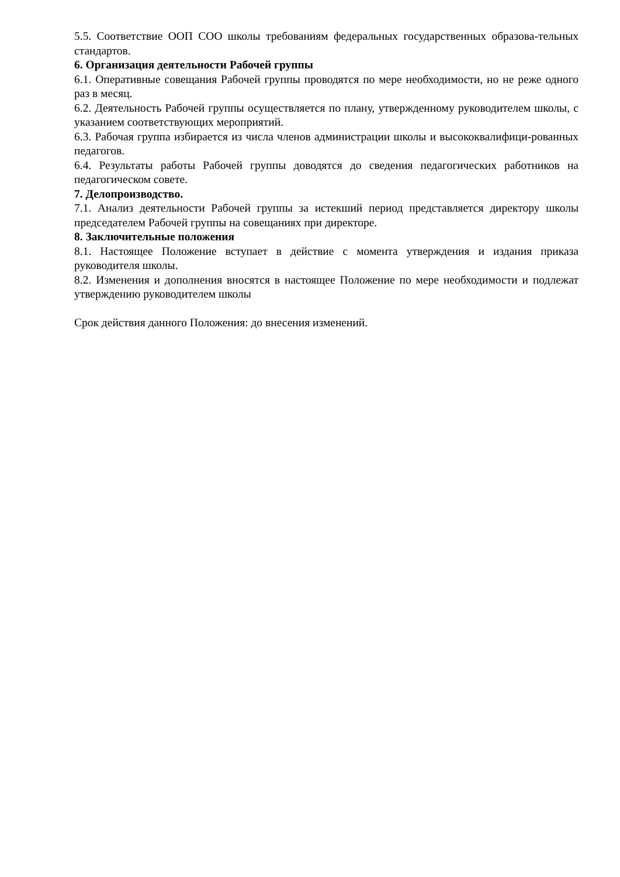5.5. Соответствие ООП СОО школы требованиям федеральных государственных образова-тельных стандартов.
6. Организация деятельности Рабочей группы
6.1. Оперативные совещания Рабочей группы проводятся по мере необходимости, но не реже одного раз в месяц.
6.2. Деятельность Рабочей группы осуществляется по плану, утвержденному руководителем школы, с указанием соответствующих мероприятий.
6.3. Рабочая группа избирается из числа членов администрации школы и высококвалифици-рованных педагогов.
6.4. Результаты работы Рабочей группы доводятся до сведения педагогических работников на педагогическом совете.
7. Делопроизводство.
7.1. Анализ деятельности Рабочей группы за истекший период представляется директору школы председателем Рабочей группы на совещаниях при директоре.
8. Заключительные положения
8.1. Настоящее Положение вступает в действие с момента утверждения и издания приказа руководителя школы.
8.2. Изменения и дополнения вносятся в настоящее Положение по мере необходимости и подлежат утверждению руководителем школы
Срок действия данного Положения: до внесения изменений.